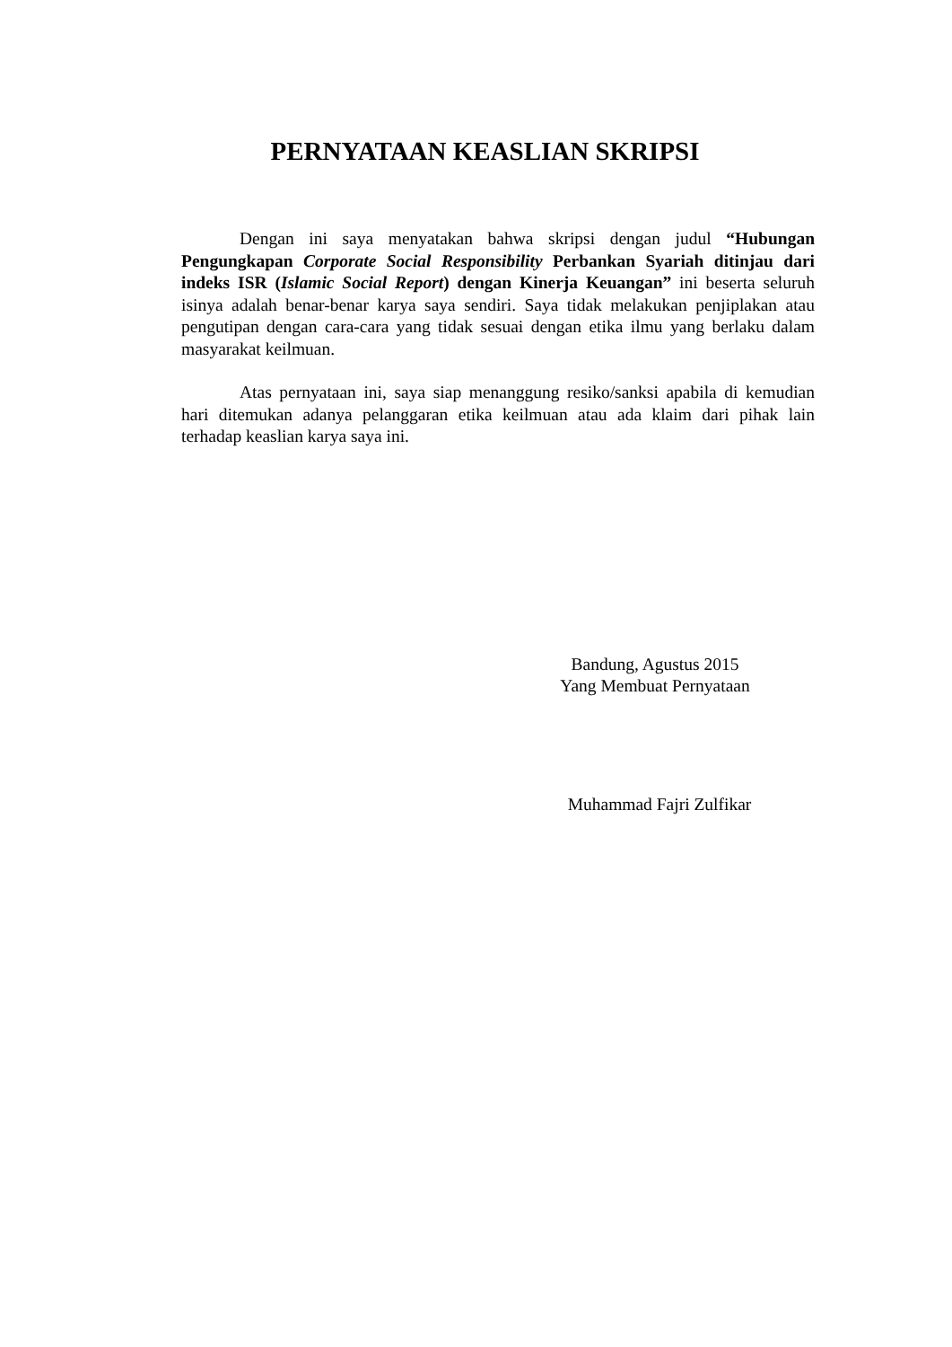PERNYATAAN KEASLIAN SKRIPSI
Dengan ini saya menyatakan bahwa skripsi dengan judul “Hubungan Pengungkapan Corporate Social Responsibility Perbankan Syariah ditinjau dari indeks ISR (Islamic Social Report) dengan Kinerja Keuangan” ini beserta seluruh isinya adalah benar-benar karya saya sendiri. Saya tidak melakukan penjiplakan atau pengutipan dengan cara-cara yang tidak sesuai dengan etika ilmu yang berlaku dalam masyarakat keilmuan.
Atas pernyataan ini, saya siap menanggung resiko/sanksi apabila di kemudian hari ditemukan adanya pelanggaran etika keilmuan atau ada klaim dari pihak lain terhadap keaslian karya saya ini.
Bandung, Agustus 2015
Yang Membuat Pernyataan
Muhammad Fajri Zulfikar